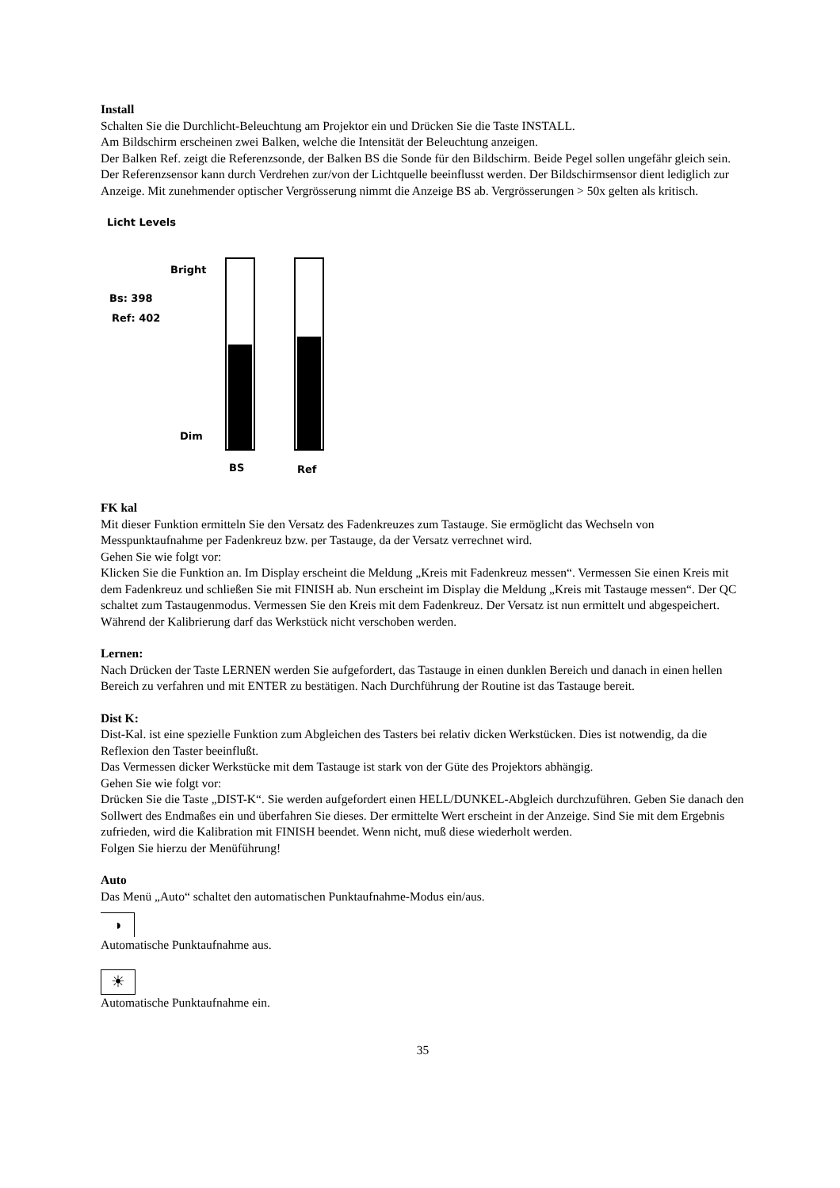Install
Schalten Sie die Durchlicht-Beleuchtung am Projektor ein und Drücken Sie die Taste INSTALL.
Am Bildschirm erscheinen zwei Balken, welche die Intensität der Beleuchtung anzeigen.
Der Balken Ref. zeigt die Referenzsonde, der Balken BS die Sonde für den Bildschirm. Beide Pegel sollen ungefähr gleich sein. Der Referenzsensor kann durch Verdrehen zur/von der Lichtquelle beeinflusst werden. Der Bildschirmsensor dient lediglich zur Anzeige. Mit zunehmender optischer Vergrösserung nimmt die Anzeige BS ab. Vergrösserungen > 50x gelten als kritisch.
Licht Levels
Bright
Bs: 398
Ref: 402
Dim
BS Ref
FK kal
Mit dieser Funktion ermitteln Sie den Versatz des Fadenkreuzes zum Tastauge. Sie ermöglicht das Wechseln von Messpunktaufnahme per Fadenkreuz bzw. per Tastauge, da der Versatz verrechnet wird.
Gehen Sie wie folgt vor:
Klicken Sie die Funktion an. Im Display erscheint die Meldung „Kreis mit Fadenkreuz messen“. Vermessen Sie einen Kreis mit dem Fadenkreuz und schließen Sie mit FINISH ab. Nun erscheint im Display die Meldung „Kreis mit Tastauge messen“. Der QC schaltet zum Tastaugenmodus. Vermessen Sie den Kreis mit dem Fadenkreuz. Der Versatz ist nun ermittelt und abgespeichert. Während der Kalibrierung darf das Werkstück nicht verschoben werden.
Lernen:
Nach Drücken der Taste LERNEN werden Sie aufgefordert, das Tastauge in einen dunklen Bereich und danach in einen hellen Bereich zu verfahren und mit ENTER zu bestätigen. Nach Durchführung der Routine ist das Tastauge bereit.
Dist K:
Dist-Kal. ist eine spezielle Funktion zum Abgleichen des Tasters bei relativ dicken Werkstücken. Dies ist notwendig, da die Reflexion den Taster beeinflußt.
Das Vermessen dicker Werkstücke mit dem Tastauge ist stark von der Güte des Projektors abhängig.
Gehen Sie wie folgt vor:
Drücken Sie die Taste „DIST-K“. Sie werden aufgefordert einen HELL/DUNKEL-Abgleich durchzuführen. Geben Sie danach den Sollwert des Endmaßes ein und überfahren Sie dieses. Der ermittelte Wert erscheint in der Anzeige. Sind Sie mit dem Ergebnis zufrieden, wird die Kalibration mit FINISH beendet. Wenn nicht, muß diese wiederholt werden.
Folgen Sie hierzu der Menüführung!
Auto
Das Menü „Auto“ schaltet den automatischen Punktaufnahme-Modus ein/aus.
◑
Automatische Punktaufnahme aus.
☀
Automatische Punktaufnahme ein.
35